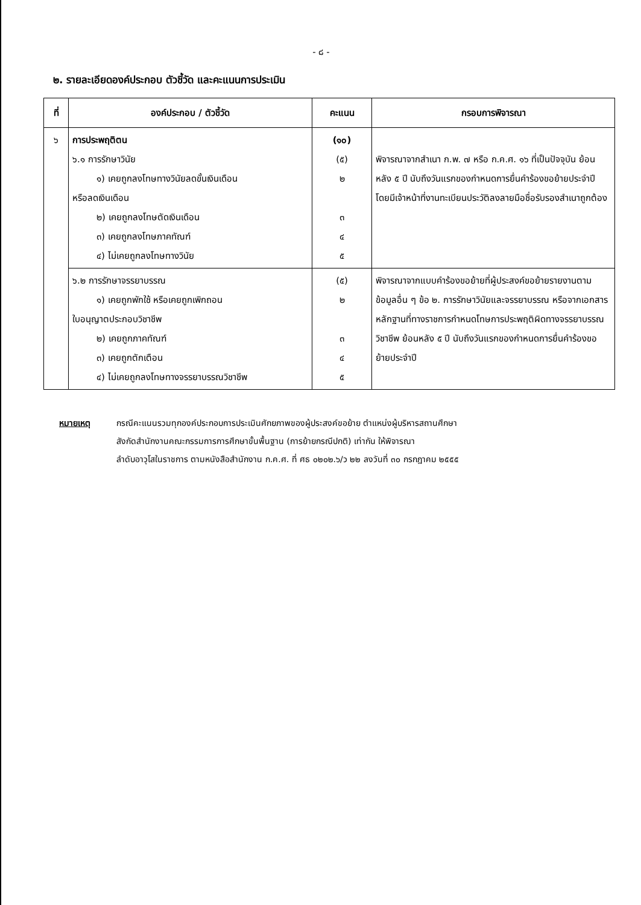- ๘ -
๒. รายละเอียดองค์ประกอบ ตัวชี้วัด และคะแนนการประเมิน
| ที่ | องค์ประกอบ / ตัวชี้วัด | คะแนน | กรอบการพิจารณา |
| --- | --- | --- | --- |
| ๖ | การประพฤติตน ๖.๑ การรักษาวินัย ๑) เคยถูกลงโทษทางวินัยลดขั้นเงินเดือน หรือลดเงินเดือน ๒) เคยถูกลงโทษตัดเงินเดือน ๓) เคยถูกลงโทษภาคทัณฑ์ ๔) ไม่เคยถูกลงโทษทางวินัย | (๑๐) (๕) ๒ ๓ ๔ ๕ | พิจารณาจากสำเนา ก.พ. ๗ หรือ ก.ค.ศ. ๑๖ ที่เป็นปัจจุบัน ย้อนหลัง ๕ ปี นับถึงวันแรกของกำหนดการยื่นคำร้องขอย้ายประจำปี โดยมีเจ้าหน้าที่งานทะเบียนประวัติลงลายมือชื่อรับรองสำเนาถูกต้อง |
| | ๖.๒ การรักษาจรรยาบรรณ ๑) เคยถูกพักใช้ หรือเคยถูกเพิกถอน ใบอนุญาตประกอบวิชาชีพ ๒) เคยถูกภาคทัณฑ์ ๓) เคยถูกตักเตือน ๔) ไม่เคยถูกลงโทษทางจรรยาบรรณวิชาชีพ | (๕) ๒ ๓ ๔ ๕ | พิจารณาจากแบบคำร้องขอย้ายที่ผู้ประสงค์ขอย้ายรายงานตามข้อมูลอื่น ๆ ข้อ ๒. การรักษาวินัยและจรรยาบรรณ หรือจากเอกสารหลักฐานที่ทางราชการกำหนดโทษการประพฤติผิดทางจรรยาบรรณวิชาชีพ ย้อนหลัง ๕ ปี นับถึงวันแรกของกำหนดการยื่นคำร้องขอย้ายประจำปี |
หมายเหตุ กรณีคะแนนรวมทุกองค์ประกอบการประเมินศักยภาพของผู้ประสงค์ขอย้าย ตำแหน่งผู้บริหารสถานศึกษา
สังกัดสำนักงานคณะกรรมการการศึกษาขั้นพื้นฐาน (การย้ายกรณีปกติ) เท่ากัน ให้พิจารณา
ลำดับอาวุโสในราชการ ตามหนังสือสำนักงาน ก.ค.ศ. ที่ ศธ ๐๒๐๒.๖/ว ๒๒ ลงวันที่ ๓๐ กรกฎาคม ๒๕๕๕